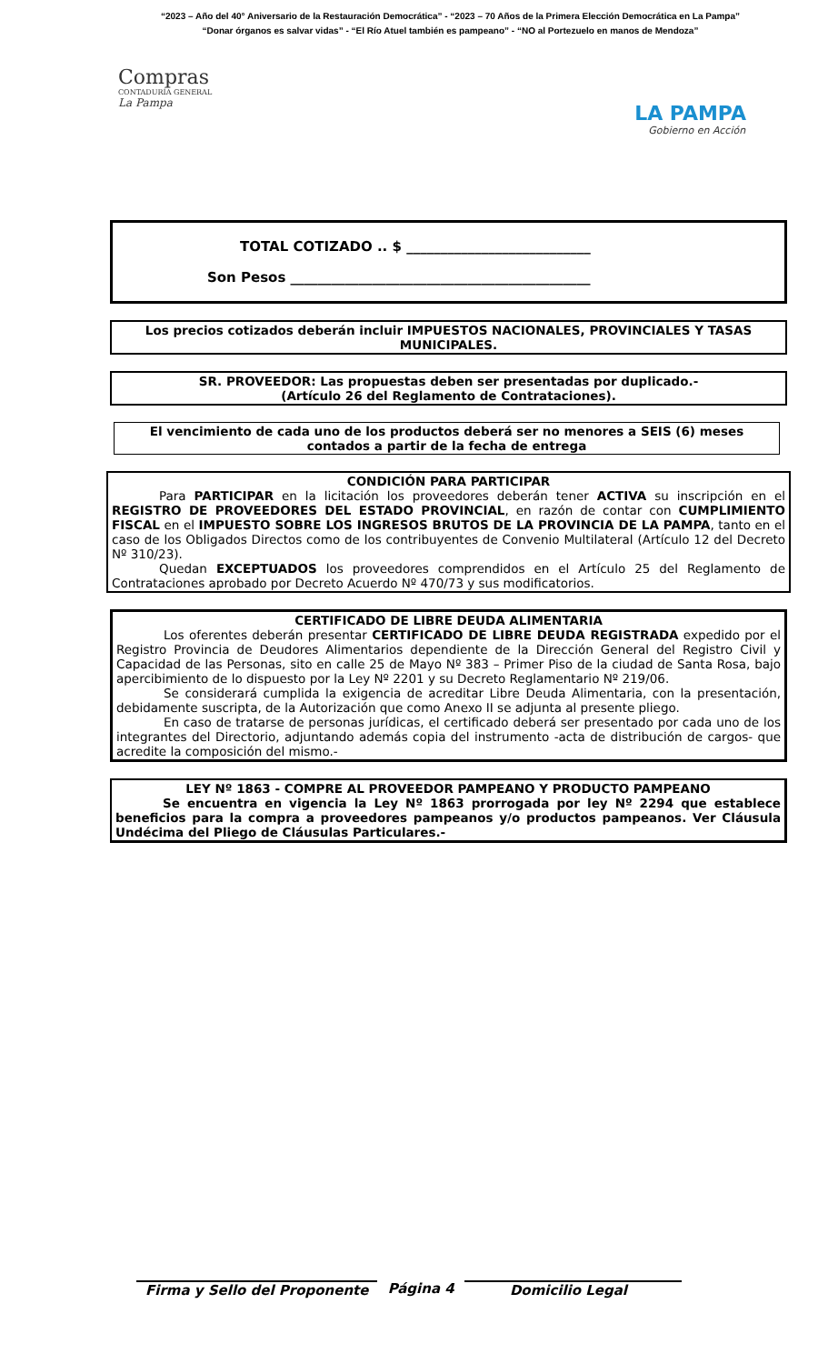“2023 – Año del 40° Aniversario de la Restauración Democrática” - “2023 – 70 Años de la Primera Elección Democrática en La Pampa”
“Donar órganos es salvar vidas” - “El Río Atuel también es pampeano” - “NO al Portezuelo en manos de Mendoza”
Compras
CONTADURÍA GENERAL
La Pampa
LA PAMPA
Gobierno en Acción
TOTAL COTIZADO .. $ ___________________________
Son Pesos ____________________________________________
Los precios cotizados deberán incluir IMPUESTOS NACIONALES, PROVINCIALES Y TASAS MUNICIPALES.
SR. PROVEEDOR: Las propuestas deben ser presentadas por duplicado.-
(Artículo 26 del Reglamento de Contrataciones).
El vencimiento de cada uno de los productos deberá ser no menores a SEIS (6) meses contados a partir de la fecha de entrega
CONDICIÓN PARA PARTICIPAR
Para PARTICIPAR en la licitación los proveedores deberán tener ACTIVA su inscripción en el REGISTRO DE PROVEEDORES DEL ESTADO PROVINCIAL, en razón de contar con CUMPLIMIENTO FISCAL en el IMPUESTO SOBRE LOS INGRESOS BRUTOS DE LA PROVINCIA DE LA PAMPA, tanto en el caso de los Obligados Directos como de los contribuyentes de Convenio Multilateral (Artículo 12 del Decreto Nº 310/23).
Quedan EXCEPTUADOS los proveedores comprendidos en el Artículo 25 del Reglamento de Contrataciones aprobado por Decreto Acuerdo Nº 470/73 y sus modificatorios.
CERTIFICADO DE LIBRE DEUDA ALIMENTARIA
Los oferentes deberán presentar CERTIFICADO DE LIBRE DEUDA REGISTRADA expedido por el Registro Provincia de Deudores Alimentarios dependiente de la Dirección General del Registro Civil y Capacidad de las Personas, sito en calle 25 de Mayo Nº 383 – Primer Piso de la ciudad de Santa Rosa, bajo apercibimiento de lo dispuesto por la Ley Nº 2201 y su Decreto Reglamentario Nº 219/06.
Se considerará cumplida la exigencia de acreditar Libre Deuda Alimentaria, con la presentación, debidamente suscripta, de la Autorización que como Anexo II se adjunta al presente pliego.
En caso de tratarse de personas jurídicas, el certificado deberá ser presentado por cada uno de los integrantes del Directorio, adjuntando además copia del instrumento -acta de distribución de cargos- que acredite la composición del mismo.-
LEY Nº 1863 - COMPRE AL PROVEEDOR PAMPEANO Y PRODUCTO PAMPEANO
Se encuentra en vigencia la Ley Nº 1863 prorrogada por ley Nº 2294 que establece beneficios para la compra a proveedores pampeanos y/o productos pampeanos. Ver Cláusula Undécima del Pliego de Cláusulas Particulares.-
Firma y Sello del Proponente Página 4 Domicilio Legal